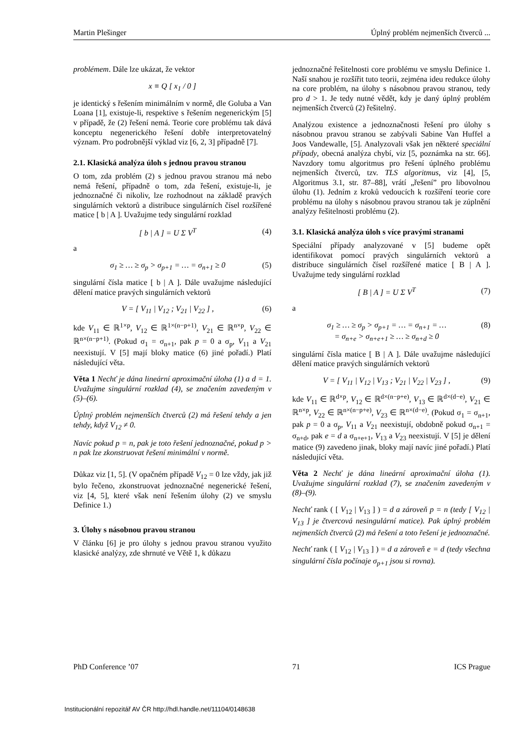Martin Plešinger Úplný problém nejmenších čtverců ...
problémem. Dále lze ukázat, že vektor
x ≡ Q [ x<sub>1</sub> / 0 ]
je identický s řešením minimálním v normě, dle Goluba a Van Loana [1], existuje-li, respektive s řešením negenerickým [5] v případě, že (2) řešení nemá. Teorie core problému tak dává konceptu negenerického řešení dobře interpretovatelný význam. Pro podrobnější výklad viz [6, 2, 3] případně [7].
2.1. Klasická analýza úloh s jednou pravou stranou
O tom, zda problém (2) s jednou pravou stranou má nebo nemá řešení, případně o tom, zda řešení, existuje-li, je jednoznačné či nikoliv, lze rozhodnout na základě pravých singulárních vektorů a distribuce singulárních čísel rozšířené matice [ b | A ]. Uvažujme tedy singulární rozklad
[ b | A ] = U Σ V<sup>T</sup> (4)
a
σ<sub>1</sub> ≥ … ≥ σ<sub>p</sub> > σ<sub>p+1</sub> = … = σ<sub>n+1</sub> ≥ 0 (5)
singulární čísla matice [ b | A ]. Dále uvažujme následující dělení matice pravých singulárních vektorů
V = [ V<sub>11</sub> | V<sub>12</sub> ; V<sub>21</sub> | V<sub>22</sub> ] , (6)
kde V<sub>11</sub> ∈ ℝ<sup>1×p</sup>, V<sub>12</sub> ∈ ℝ<sup>1×(n−p+1)</sup>, V<sub>21</sub> ∈ ℝ<sup>n×p</sup>, V<sub>22</sub> ∈ ℝ<sup>n×(n−p+1)</sup>. (Pokud σ<sub>1</sub> = σ<sub>n+1</sub>, pak p = 0 a σ<sub>p</sub>, V<sub>11</sub> a V<sub>21</sub> neexistují. V [5] mají bloky matice (6) jiné pořadí.) Platí následující věta.
Věta 1 Nechť je dána lineární aproximační úloha (1) a d = 1. Uvažujme singulární rozklad (4), se značením zavedeným v (5)–(6).
Úplný problém nejmenších čtverců (2) má řešení tehdy a jen tehdy, když V<sub>12</sub> ≠ 0.
Navíc pokud p = n, pak je toto řešení jednoznačné, pokud p > n pak lze zkonstruovat řešení minimální v normě.
Důkaz viz [1, 5]. (V opačném případě V<sub>12</sub> = 0 lze vždy, jak již bylo řečeno, zkonstruovat jednoznačné negenerické řešení, viz [4, 5], které však není řešením úlohy (2) ve smyslu Definice 1.)
3. Úlohy s násobnou pravou stranou
V článku [6] je pro úlohy s jednou pravou stranou využito klasické analýzy, zde shrnuté ve Větě 1, k důkazu
jednoznačné řešitelnosti core problému ve smyslu Definice 1. Naší snahou je rozšířit tuto teorii, zejména ideu redukce úlohy na core problém, na úlohy s násobnou pravou stranou, tedy pro d > 1. Je tedy nutné vědět, kdy je daný úplný problém nejmenších čtverců (2) řešitelný.
Analýzou existence a jednoznačnosti řešení pro úlohy s násobnou pravou stranou se zabývali Sabine Van Huffel a Joos Vandewalle, [5]. Analyzovali však jen některé speciální případy, obecná analýza chybí, viz [5, poznámka na str. 66]. Navzdory tomu algoritmus pro řešení úplného problému nejmenších čtverců, tzv. TLS algoritmus, viz [4], [5, Algoritmus 3.1, str. 87–88], vrátí „řešení” pro libovolnou úlohu (1). Jedním z kroků vedoucích k rozšíření teorie core problému na úlohy s násobnou pravou stranou tak je zúplnění analýzy řešitelnosti problému (2).
3.1. Klasická analýza úloh s více pravými stranami
Speciální případy analyzované v [5] budeme opět identifikovat pomocí pravých singulárních vektorů a distribuce singulárních čísel rozšířené matice [ B | A ]. Uvažujme tedy singulární rozklad
[ B | A ] = U Σ V<sup>T</sup> (7)
a
σ<sub>1</sub> ≥ … ≥ σ<sub>p</sub> > σ<sub>p+1</sub> = … = σ<sub>n+1</sub> = …
= σ<sub>n+e</sub> > σ<sub>n+e+1</sub> ≥ … ≥ σ<sub>n+d</sub> ≥ 0 (8)
singulární čísla matice [ B | A ]. Dále uvažujme následující dělení matice pravých singulárních vektorů
V = [ V<sub>11</sub> | V<sub>12</sub> | V<sub>13</sub> ; V<sub>21</sub> | V<sub>22</sub> | V<sub>23</sub> ] , (9)
kde V<sub>11</sub> ∈ ℝ<sup>d×p</sup>, V<sub>12</sub> ∈ ℝ<sup>d×(n−p+e)</sup>, V<sub>13</sub> ∈ ℝ<sup>d×(d−e)</sup>, V<sub>21</sub> ∈ ℝ<sup>n×p</sup>, V<sub>22</sub> ∈ ℝ<sup>n×(n−p+e)</sup>, V<sub>23</sub> ∈ ℝ<sup>n×(d−e)</sup>. (Pokud σ<sub>1</sub> = σ<sub>n+1</sub>, pak p = 0 a σ<sub>p</sub>, V<sub>11</sub> a V<sub>21</sub> neexistují, obdobně pokud σ<sub>n+1</sub> = σ<sub>n+d</sub>, pak e = d a σ<sub>n+e+1</sub>, V<sub>13</sub> a V<sub>23</sub> neexistují. V [5] je dělení matice (9) zavedeno jinak, bloky mají navíc jiné pořadí.) Platí následující věta.
Věta 2 Nechť je dána lineární aproximační úloha (1). Uvažujme singulární rozklad (7), se značením zavedeným v (8)–(9).
Nechť rank ( [ V<sub>12</sub> | V<sub>13</sub> ] ) = d a zároveň p = n (tedy [ V<sub>12</sub> | V<sub>13</sub> ] je čtvercová nesingulární matice). Pak úplný problém nejmenších čtverců (2) má řešení a toto řešení je jednoznačné.
Nechť rank ( [ V<sub>12</sub> | V<sub>13</sub> ] ) = d a zároveň e = d (tedy všechna singulární čísla počínaje σ<sub>p+1</sub> jsou si rovna).
PhD Conference ’07 71 ICS Prague
Institucionální repozitář AV ČR http://hdl.handle.net/11104/0148638